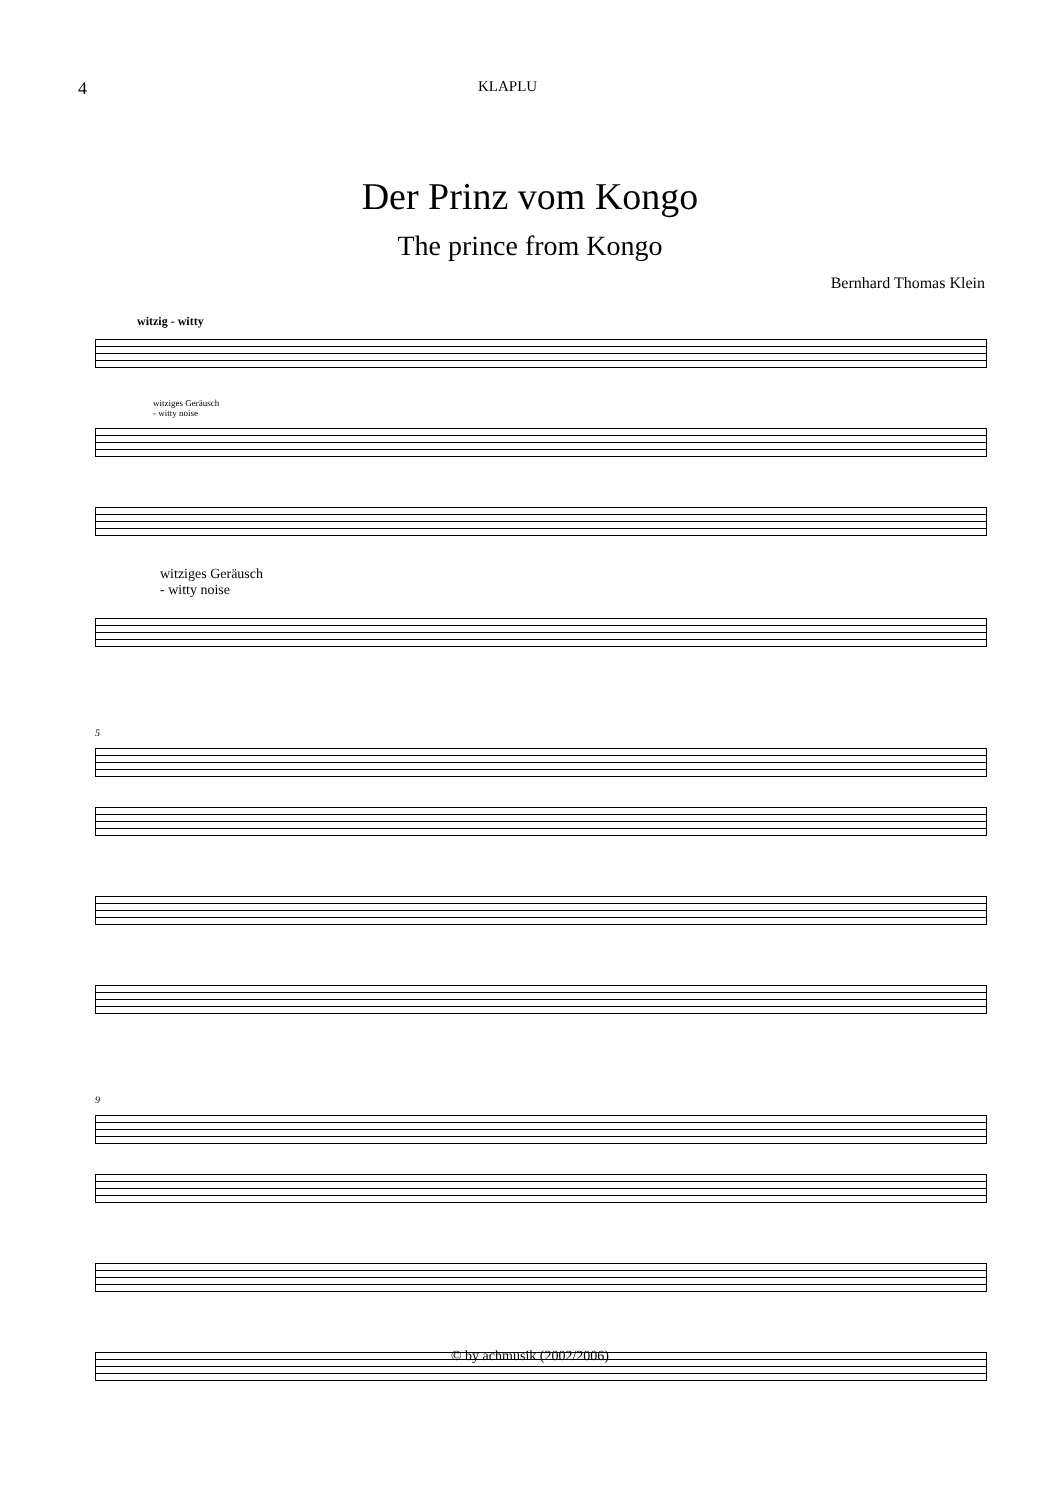4 KLAPLU
Der Prinz vom Kongo
The prince from Kongo
Bernhard Thomas Klein
witzig - witty
witziges Geräusch
- witty noise
witziges Geräusch
- witty noise
5
9
© by achmusik (2002/2006)